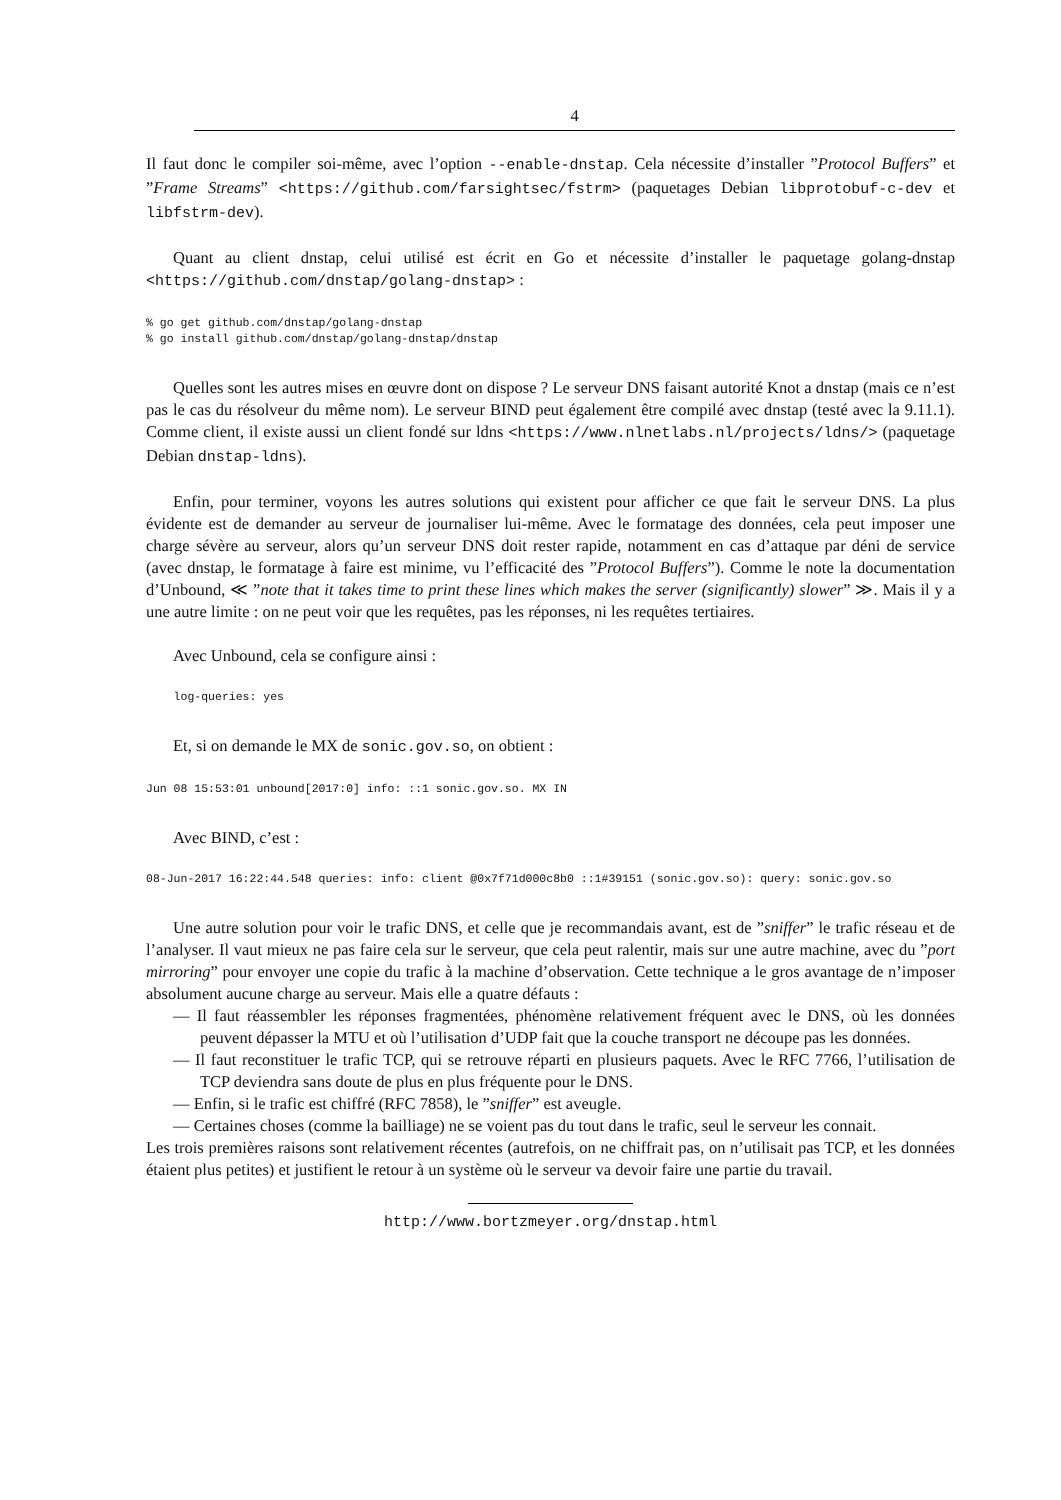4
Il faut donc le compiler soi-même, avec l’option --enable-dnstap. Cela nécessite d’installer ”Protocol Buffers” et ”Frame Streams” <https://github.com/farsightsec/fstrm> (paquetages Debian libprotobuf-c-dev et libfstrm-dev).
Quant au client dnstap, celui utilisé est écrit en Go et nécessite d’installer le paquetage golang-dnstap <https://github.com/dnstap/golang-dnstap> :
% go get github.com/dnstap/golang-dnstap
% go install github.com/dnstap/golang-dnstap/dnstap
Quelles sont les autres mises en œuvre dont on dispose ? Le serveur DNS faisant autorité Knot a dnstap (mais ce n’est pas le cas du résolveur du même nom). Le serveur BIND peut également être compilé avec dnstap (testé avec la 9.11.1). Comme client, il existe aussi un client fondé sur ldns <https://www.nlnetlabs.nl/projects/ldns/> (paquetage Debian dnstap-ldns).
Enfin, pour terminer, voyons les autres solutions qui existent pour afficher ce que fait le serveur DNS. La plus évidente est de demander au serveur de journaliser lui-même. Avec le formatage des données, cela peut imposer une charge sévère au serveur, alors qu’un serveur DNS doit rester rapide, notamment en cas d’attaque par déni de service (avec dnstap, le formatage à faire est minime, vu l’efficacité des ”Protocol Buffers”). Comme le note la documentation d’Unbound, ≪ ”note that it takes time to print these lines which makes the server (significantly) slower” ≫. Mais il y a une autre limite : on ne peut voir que les requêtes, pas les réponses, ni les requêtes tertiaires.
Avec Unbound, cela se configure ainsi :
    log-queries: yes
Et, si on demande le MX de sonic.gov.so, on obtient :
Jun 08 15:53:01 unbound[2017:0] info: ::1 sonic.gov.so. MX IN
Avec BIND, c’est :
08-Jun-2017 16:22:44.548 queries: info: client @0x7f71d000c8b0 ::1#39151 (sonic.gov.so): query: sonic.gov.so
Une autre solution pour voir le trafic DNS, et celle que je recommandais avant, est de ”sniffer” le trafic réseau et de l’analyser. Il vaut mieux ne pas faire cela sur le serveur, que cela peut ralentir, mais sur une autre machine, avec du ”port mirroring” pour envoyer une copie du trafic à la machine d’observation. Cette technique a le gros avantage de n’imposer absolument aucune charge au serveur. Mais elle a quatre défauts :
— Il faut réassembler les réponses fragmentées, phénomène relativement fréquent avec le DNS, où les données peuvent dépasser la MTU et où l’utilisation d’UDP fait que la couche transport ne découpe pas les données.
— Il faut reconstituer le trafic TCP, qui se retrouve réparti en plusieurs paquets. Avec le RFC 7766, l’utilisation de TCP deviendra sans doute de plus en plus fréquente pour le DNS.
— Enfin, si le trafic est chiffré (RFC 7858), le ”sniffer” est aveugle.
— Certaines choses (comme la bailliage) ne se voient pas du tout dans le trafic, seul le serveur les connait.
Les trois premières raisons sont relativement récentes (autrefois, on ne chiffrait pas, on n’utilisait pas TCP, et les données étaient plus petites) et justifient le retour à un système où le serveur va devoir faire une partie du travail.
http://www.bortzmeyer.org/dnstap.html